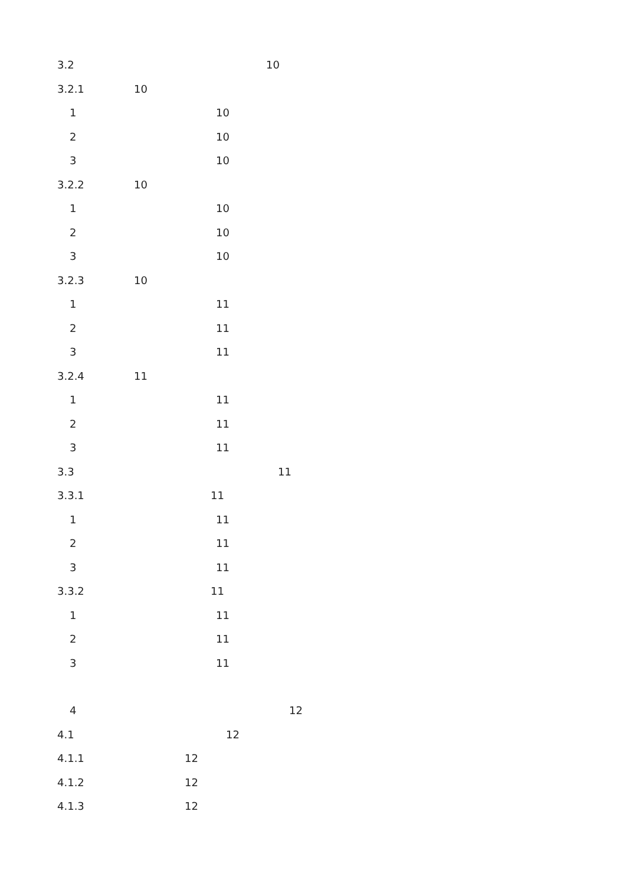3.2 10
3.2.1 10
1 10
2 10
3 10
3.2.2 10
1 10
2 10
3 10
3.2.3 10
1 11
2 11
3 11
3.2.4 11
1 11
2 11
3 11
3.3 11
3.3.1 11
1 11
2 11
3 11
3.3.2 11
1 11
2 11
3 11
4 12
4.1 12
4.1.1 12
4.1.2 12
4.1.3 12